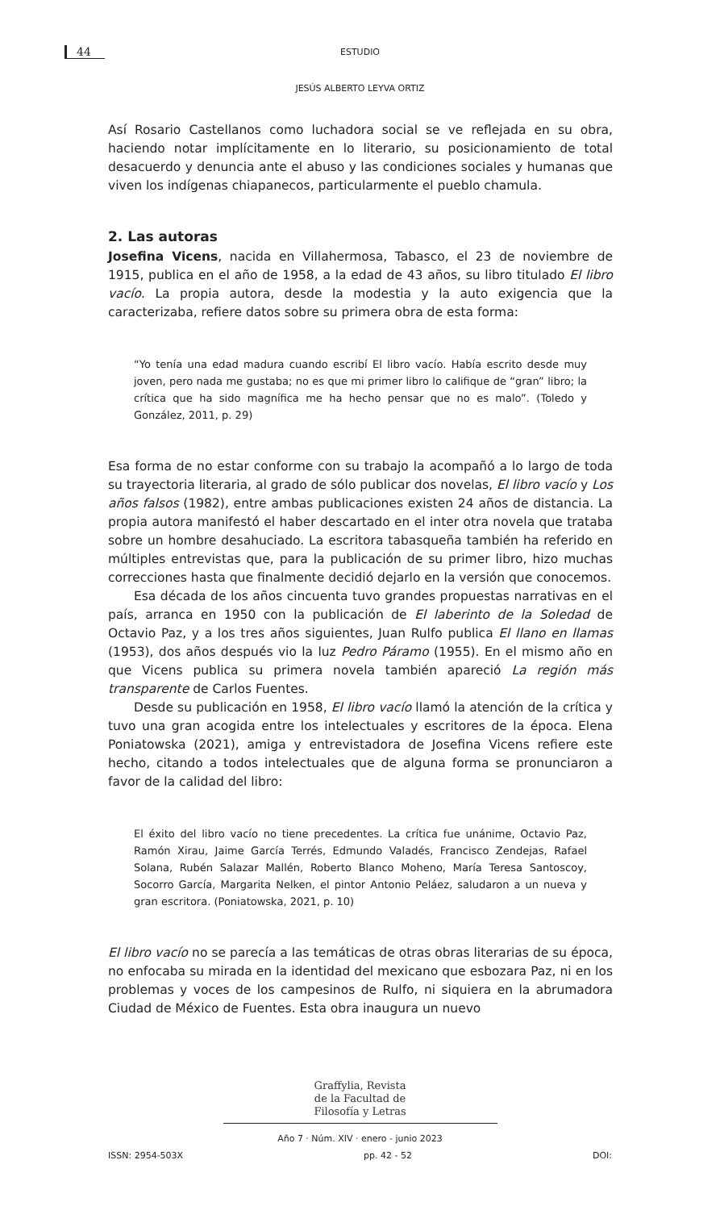44
ESTUDIO
JESÚS ALBERTO LEYVA ORTIZ
Así Rosario Castellanos como luchadora social se ve reflejada en su obra, haciendo notar implícitamente en lo literario, su posicionamiento de total desacuerdo y denuncia ante el abuso y las condiciones sociales y humanas que viven los indígenas chiapanecos, particularmente el pueblo chamula.
2. Las autoras
Josefina Vicens, nacida en Villahermosa, Tabasco, el 23 de noviembre de 1915, publica en el año de 1958, a la edad de 43 años, su libro titulado El libro vacío. La propia autora, desde la modestia y la auto exigencia que la caracterizaba, refiere datos sobre su primera obra de esta forma:
“Yo tenía una edad madura cuando escribí El libro vacío. Había escrito desde muy joven, pero nada me gustaba; no es que mi primer libro lo califique de “gran” libro; la crítica que ha sido magnífica me ha hecho pensar que no es malo”. (Toledo y González, 2011, p. 29)
Esa forma de no estar conforme con su trabajo la acompañó a lo largo de toda su trayectoria literaria, al grado de sólo publicar dos novelas, El libro vacío y Los años falsos (1982), entre ambas publicaciones existen 24 años de distancia. La propia autora manifestó el haber descartado en el inter otra novela que trataba sobre un hombre desahuciado. La escritora tabasqueña también ha referido en múltiples entrevistas que, para la publicación de su primer libro, hizo muchas correcciones hasta que finalmente decidió dejarlo en la versión que conocemos.
Esa década de los años cincuenta tuvo grandes propuestas narrativas en el país, arranca en 1950 con la publicación de El laberinto de la Soledad de Octavio Paz, y a los tres años siguientes, Juan Rulfo publica El llano en llamas (1953), dos años después vio la luz Pedro Páramo (1955). En el mismo año en que Vicens publica su primera novela también apareció La región más transparente de Carlos Fuentes.
Desde su publicación en 1958, El libro vacío llamó la atención de la crítica y tuvo una gran acogida entre los intelectuales y escritores de la época. Elena Poniatowska (2021), amiga y entrevistadora de Josefina Vicens refiere este hecho, citando a todos intelectuales que de alguna forma se pronunciaron a favor de la calidad del libro:
El éxito del libro vacío no tiene precedentes. La crítica fue unánime, Octavio Paz, Ramón Xirau, Jaime García Terrés, Edmundo Valadés, Francisco Zendejas, Rafael Solana, Rubén Salazar Mallén, Roberto Blanco Moheno, María Teresa Santoscoy, Socorro García, Margarita Nelken, el pintor Antonio Peláez, saludaron a un nueva y gran escritora. (Poniatowska, 2021, p. 10)
El libro vacío no se parecía a las temáticas de otras obras literarias de su época, no enfocaba su mirada en la identidad del mexicano que esbozara Paz, ni en los problemas y voces de los campesinos de Rulfo, ni siquiera en la abrumadora Ciudad de México de Fuentes. Esta obra inaugura un nuevo
Graffylia, Revista
de la Facultad de
Filosofía y Letras
Año 7 · Núm. XIV · enero - junio 2023
ISSN: 2954-503X pp. 42 - 52 DOI: